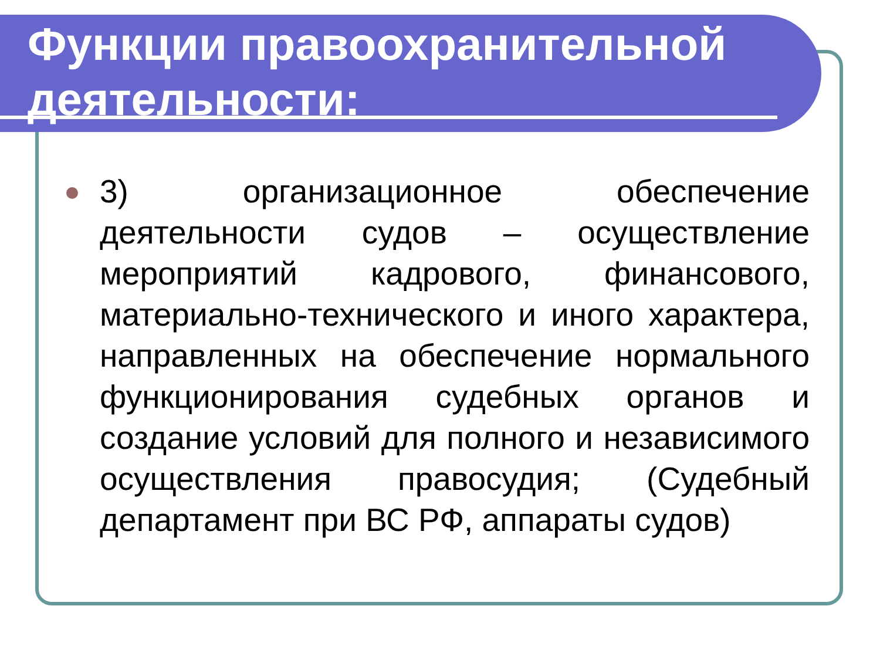Функции правоохранительной деятельности:
3) организационное обеспечение деятельности судов – осуществление мероприятий кадрового, финансового, материально-технического и иного характера, направленных на обеспечение нормального функционирования судебных органов и создание условий для полного и независимого осуществления правосудия; (Судебный департамент при ВС РФ, аппараты судов)